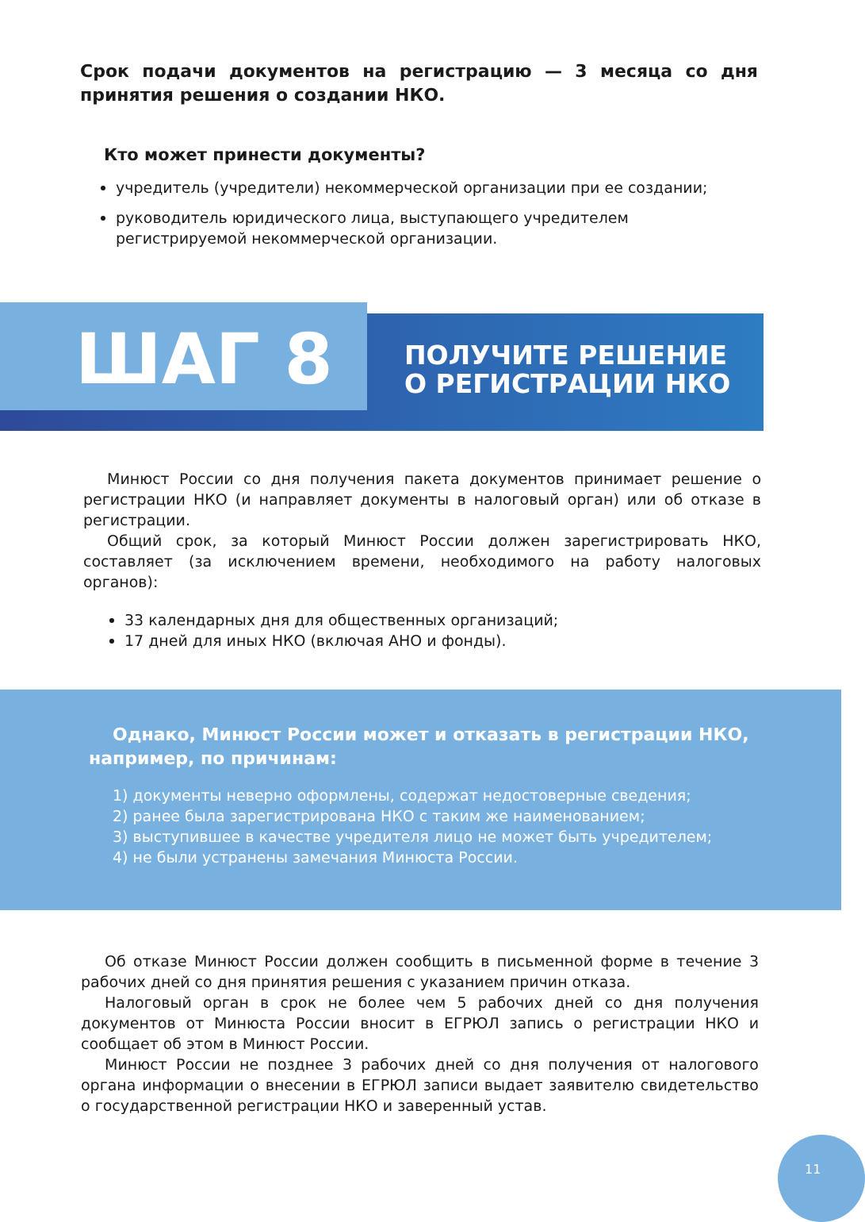Срок подачи документов на регистрацию — 3 месяца со дня принятия решения о создании НКО.
Кто может принести документы?
учредитель (учредители) некоммерческой организации при ее создании;
руководитель юридического лица, выступающего учредителем регистрируемой некоммерческой организации.
ПОЛУЧИТЕ РЕШЕНИЕ
О РЕГИСТРАЦИИ НКО
ШАГ 8
Минюст России со дня получения пакета документов принимает решение о регистрации НКО (и направляет документы в налоговый орган) или об отказе в регистрации.
Общий срок, за который Минюст России должен зарегистрировать НКО, составляет (за исключением времени, необходимого на работу налоговых органов):
33 календарных дня для общественных организаций;
17 дней для иных НКО (включая АНО и фонды).
Однако, Минюст России может и отказать в регистрации НКО, например, по причинам:
1) документы неверно оформлены, содержат недостоверные сведения;
2) ранее была зарегистрирована НКО с таким же наименованием;
3) выступившее в качестве учредителя лицо не может быть учредителем;
4) не были устранены замечания Минюста России.
Об отказе Минюст России должен сообщить в письменной форме в течение 3 рабочих дней со дня принятия решения с указанием причин отказа.
Налоговый орган в срок не более чем 5 рабочих дней со дня получения документов от Минюста России вносит в ЕГРЮЛ запись о регистрации НКО и сообщает об этом в Минюст России.
Минюст России не позднее 3 рабочих дней со дня получения от налогового органа информации о внесении в ЕГРЮЛ записи выдает заявителю свидетельство о государственной регистрации НКО и заверенный устав.
11